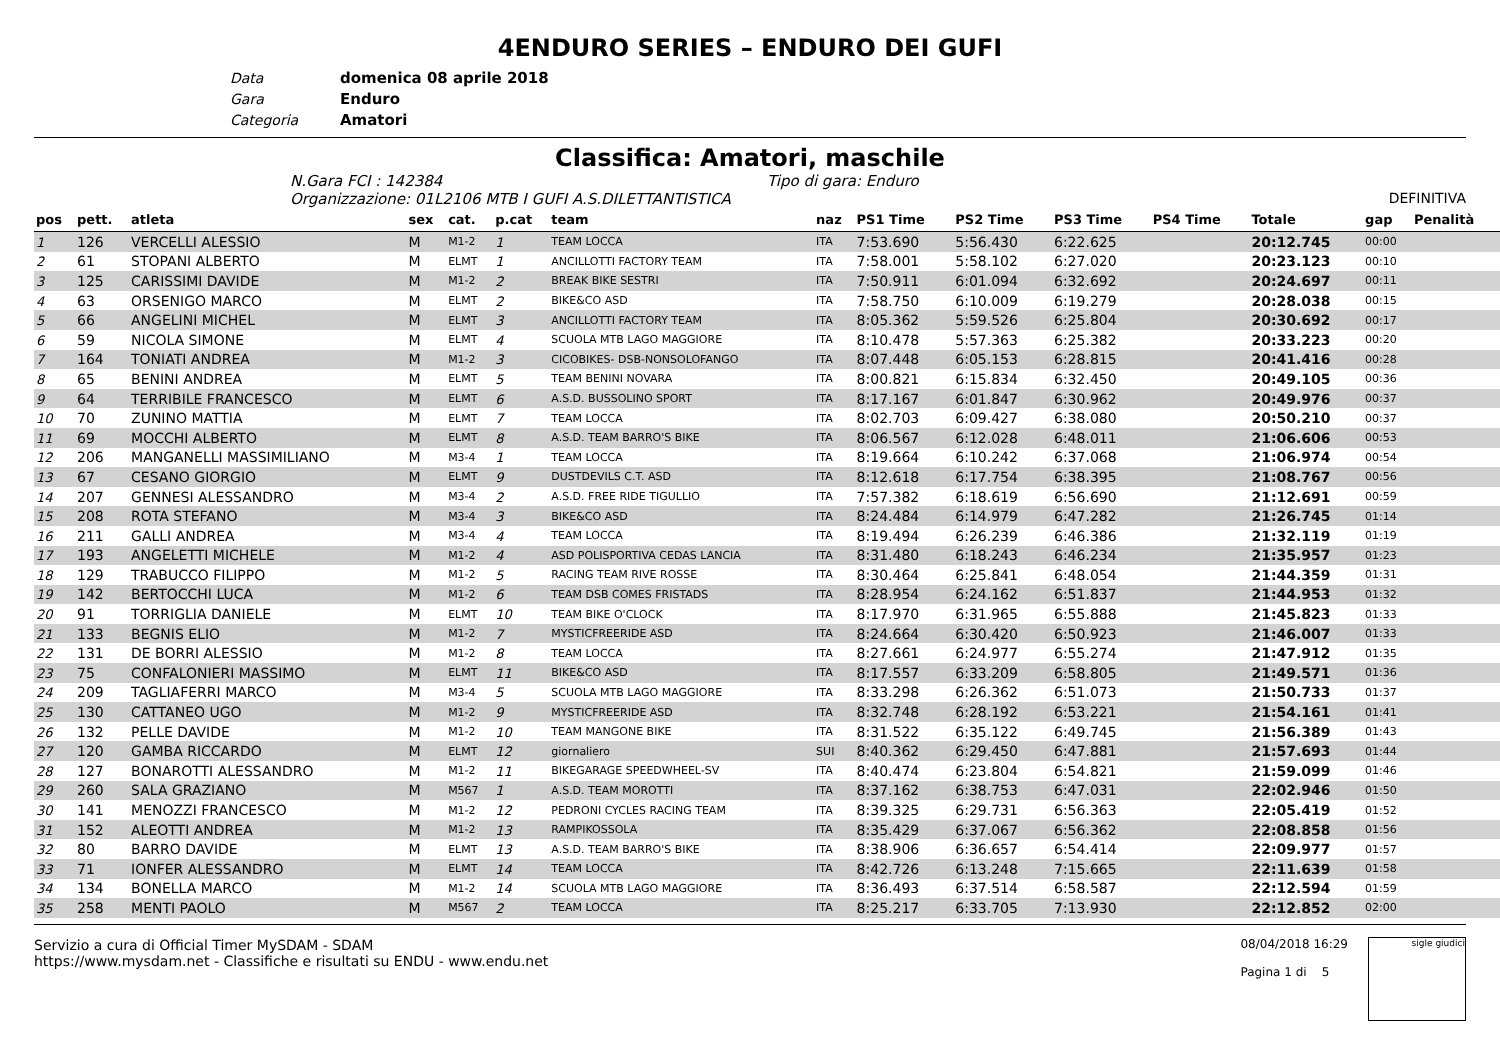4ENDURO SERIES – ENDURO DEI GUFI
Data domenica 08 aprile 2018
Gara Enduro
Categoria Amatori
Classifica: Amatori, maschile
N.Gara FCI : 142384 Tipo di gara: Enduro
Organizzazione: 01L2106 MTB I GUFI A.S.DILETTANTISTICA DEFINITIVA
| pos | pett. | atleta | sex | cat. | p.cat | team | naz | PS1 Time | PS2 Time | PS3 Time | PS4 Time | Totale | gap | Penalità |
| --- | --- | --- | --- | --- | --- | --- | --- | --- | --- | --- | --- | --- | --- | --- |
| 1 | 126 | VERCELLI ALESSIO | M | M1-2 | 1 | TEAM LOCCA | ITA | 7:53.690 | 5:56.430 | 6:22.625 | | 20:12.745 | 00:00 | |
| 2 | 61 | STOPANI ALBERTO | M | ELMT | 1 | ANCILLOTTI FACTORY TEAM | ITA | 7:58.001 | 5:58.102 | 6:27.020 | | 20:23.123 | 00:10 | |
| 3 | 125 | CARISSIMI DAVIDE | M | M1-2 | 2 | BREAK BIKE SESTRI | ITA | 7:50.911 | 6:01.094 | 6:32.692 | | 20:24.697 | 00:11 | |
| 4 | 63 | ORSENIGO MARCO | M | ELMT | 2 | BIKE&CO ASD | ITA | 7:58.750 | 6:10.009 | 6:19.279 | | 20:28.038 | 00:15 | |
| 5 | 66 | ANGELINI MICHEL | M | ELMT | 3 | ANCILLOTTI FACTORY TEAM | ITA | 8:05.362 | 5:59.526 | 6:25.804 | | 20:30.692 | 00:17 | |
| 6 | 59 | NICOLA SIMONE | M | ELMT | 4 | SCUOLA MTB LAGO MAGGIORE | ITA | 8:10.478 | 5:57.363 | 6:25.382 | | 20:33.223 | 00:20 | |
| 7 | 164 | TONIATI ANDREA | M | M1-2 | 3 | CICOBIKES- DSB-NONSOLOFANGO | ITA | 8:07.448 | 6:05.153 | 6:28.815 | | 20:41.416 | 00:28 | |
| 8 | 65 | BENINI ANDREA | M | ELMT | 5 | TEAM BENINI NOVARA | ITA | 8:00.821 | 6:15.834 | 6:32.450 | | 20:49.105 | 00:36 | |
| 9 | 64 | TERRIBILE FRANCESCO | M | ELMT | 6 | A.S.D. BUSSOLINO SPORT | ITA | 8:17.167 | 6:01.847 | 6:30.962 | | 20:49.976 | 00:37 | |
| 10 | 70 | ZUNINO MATTIA | M | ELMT | 7 | TEAM LOCCA | ITA | 8:02.703 | 6:09.427 | 6:38.080 | | 20:50.210 | 00:37 | |
| 11 | 69 | MOCCHI ALBERTO | M | ELMT | 8 | A.S.D. TEAM BARRO'S BIKE | ITA | 8:06.567 | 6:12.028 | 6:48.011 | | 21:06.606 | 00:53 | |
| 12 | 206 | MANGANELLI MASSIMILIANO | M | M3-4 | 1 | TEAM LOCCA | ITA | 8:19.664 | 6:10.242 | 6:37.068 | | 21:06.974 | 00:54 | |
| 13 | 67 | CESANO GIORGIO | M | ELMT | 9 | DUSTDEVILS C.T. ASD | ITA | 8:12.618 | 6:17.754 | 6:38.395 | | 21:08.767 | 00:56 | |
| 14 | 207 | GENNESI ALESSANDRO | M | M3-4 | 2 | A.S.D. FREE RIDE TIGULLIO | ITA | 7:57.382 | 6:18.619 | 6:56.690 | | 21:12.691 | 00:59 | |
| 15 | 208 | ROTA STEFANO | M | M3-4 | 3 | BIKE&CO ASD | ITA | 8:24.484 | 6:14.979 | 6:47.282 | | 21:26.745 | 01:14 | |
| 16 | 211 | GALLI ANDREA | M | M3-4 | 4 | TEAM LOCCA | ITA | 8:19.494 | 6:26.239 | 6:46.386 | | 21:32.119 | 01:19 | |
| 17 | 193 | ANGELETTI MICHELE | M | M1-2 | 4 | ASD POLISPORTIVA CEDAS LANCIA | ITA | 8:31.480 | 6:18.243 | 6:46.234 | | 21:35.957 | 01:23 | |
| 18 | 129 | TRABUCCO FILIPPO | M | M1-2 | 5 | RACING TEAM RIVE ROSSE | ITA | 8:30.464 | 6:25.841 | 6:48.054 | | 21:44.359 | 01:31 | |
| 19 | 142 | BERTOCCHI LUCA | M | M1-2 | 6 | TEAM DSB COMES FRISTADS | ITA | 8:28.954 | 6:24.162 | 6:51.837 | | 21:44.953 | 01:32 | |
| 20 | 91 | TORRIGLIA DANIELE | M | ELMT | 10 | TEAM BIKE O'CLOCK | ITA | 8:17.970 | 6:31.965 | 6:55.888 | | 21:45.823 | 01:33 | |
| 21 | 133 | BEGNIS ELIO | M | M1-2 | 7 | MYSTICFREERIDE ASD | ITA | 8:24.664 | 6:30.420 | 6:50.923 | | 21:46.007 | 01:33 | |
| 22 | 131 | DE BORRI ALESSIO | M | M1-2 | 8 | TEAM LOCCA | ITA | 8:27.661 | 6:24.977 | 6:55.274 | | 21:47.912 | 01:35 | |
| 23 | 75 | CONFALONIERI MASSIMO | M | ELMT | 11 | BIKE&CO ASD | ITA | 8:17.557 | 6:33.209 | 6:58.805 | | 21:49.571 | 01:36 | |
| 24 | 209 | TAGLIAFERRI MARCO | M | M3-4 | 5 | SCUOLA MTB LAGO MAGGIORE | ITA | 8:33.298 | 6:26.362 | 6:51.073 | | 21:50.733 | 01:37 | |
| 25 | 130 | CATTANEO UGO | M | M1-2 | 9 | MYSTICFREERIDE ASD | ITA | 8:32.748 | 6:28.192 | 6:53.221 | | 21:54.161 | 01:41 | |
| 26 | 132 | PELLE DAVIDE | M | M1-2 | 10 | TEAM MANGONE BIKE | ITA | 8:31.522 | 6:35.122 | 6:49.745 | | 21:56.389 | 01:43 | |
| 27 | 120 | GAMBA RICCARDO | M | ELMT | 12 | giornaliero | SUI | 8:40.362 | 6:29.450 | 6:47.881 | | 21:57.693 | 01:44 | |
| 28 | 127 | BONAROTTI ALESSANDRO | M | M1-2 | 11 | BIKEGARAGE SPEEDWHEEL-SV | ITA | 8:40.474 | 6:23.804 | 6:54.821 | | 21:59.099 | 01:46 | |
| 29 | 260 | SALA GRAZIANO | M | M567 | 1 | A.S.D. TEAM MOROTTI | ITA | 8:37.162 | 6:38.753 | 6:47.031 | | 22:02.946 | 01:50 | |
| 30 | 141 | MENOZZI FRANCESCO | M | M1-2 | 12 | PEDRONI CYCLES RACING TEAM | ITA | 8:39.325 | 6:29.731 | 6:56.363 | | 22:05.419 | 01:52 | |
| 31 | 152 | ALEOTTI ANDREA | M | M1-2 | 13 | RAMPIKOSSOLA | ITA | 8:35.429 | 6:37.067 | 6:56.362 | | 22:08.858 | 01:56 | |
| 32 | 80 | BARRO DAVIDE | M | ELMT | 13 | A.S.D. TEAM BARRO'S BIKE | ITA | 8:38.906 | 6:36.657 | 6:54.414 | | 22:09.977 | 01:57 | |
| 33 | 71 | IONFER ALESSANDRO | M | ELMT | 14 | TEAM LOCCA | ITA | 8:42.726 | 6:13.248 | 7:15.665 | | 22:11.639 | 01:58 | |
| 34 | 134 | BONELLA MARCO | M | M1-2 | 14 | SCUOLA MTB LAGO MAGGIORE | ITA | 8:36.493 | 6:37.514 | 6:58.587 | | 22:12.594 | 01:59 | |
| 35 | 258 | MENTI PAOLO | M | M567 | 2 | TEAM LOCCA | ITA | 8:25.217 | 6:33.705 | 7:13.930 | | 22:12.852 | 02:00 | |
Servizio a cura di Official Timer MySDAM - SDAM
https://www.mysdam.net - Classifiche e risultati su ENDU - www.endu.net
08/04/2018 16:29
Pagina 1 di 5
sigle giudici